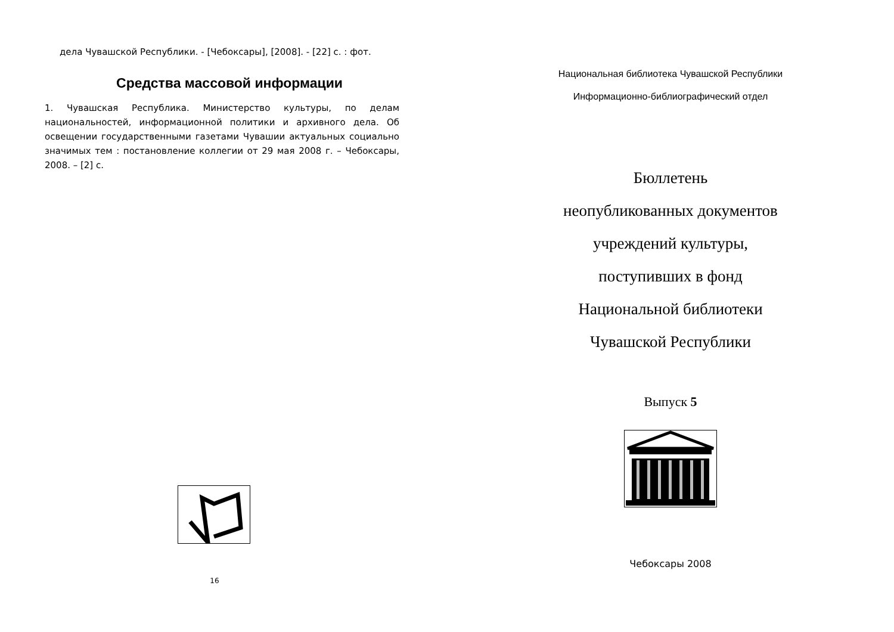дела Чувашской Республики. - [Чебоксары], [2008]. - [22] с. : фот.
Средства массовой информации
1. Чувашская Республика. Министерство культуры, по делам национальностей, информационной политики и архивного дела. Об освещении государственными газетами Чувашии актуальных социально значимых тем : постановление коллегии от 29 мая 2008 г. – Чебоксары, 2008. – [2] с.
16
Национальная библиотека Чувашской Республики
Информационно-библиографический отдел
Бюллетень
неопубликованных документов
учреждений культуры,
поступивших в фонд
Национальной библиотеки
Чувашской Республики
Выпуск 5
Чебоксары 2008